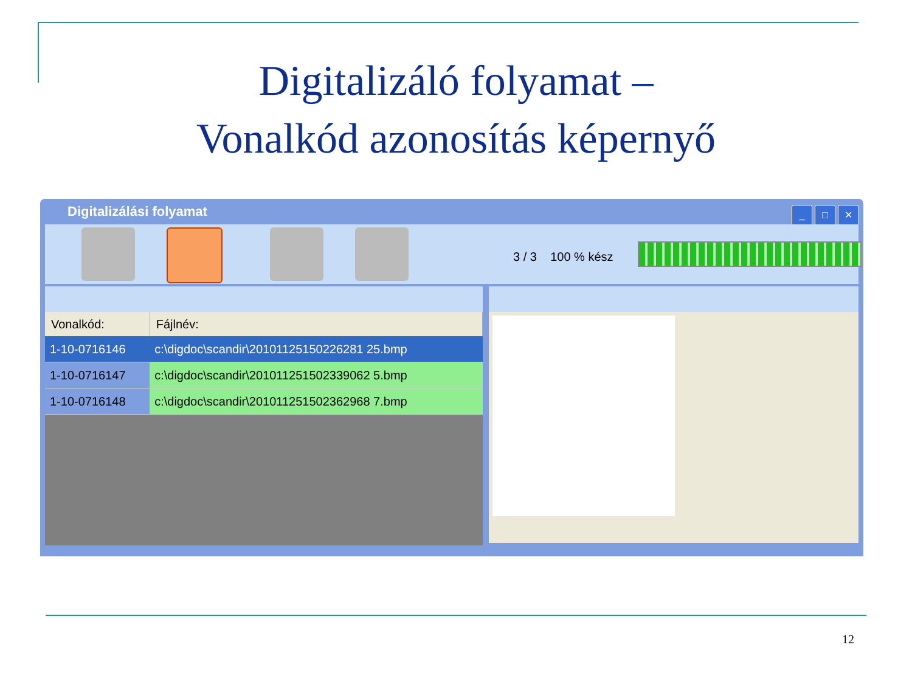Digitalizáló folyamat –
Vonalkód azonosítás képernyő
Digitalizálási folyamat
_ □ ✕
3 / 3 100 % kész
| Vonalkód: | Fájlnév: |
| --- | --- |
| 1-10-0716146 | c:\digdoc\scandir\20101125150226281 25.bmp |
| 1-10-0716147 | c:\digdoc\scandir\201011251502339062 5.bmp |
| 1-10-0716148 | c:\digdoc\scandir\201011251502362968 7.bmp |
12